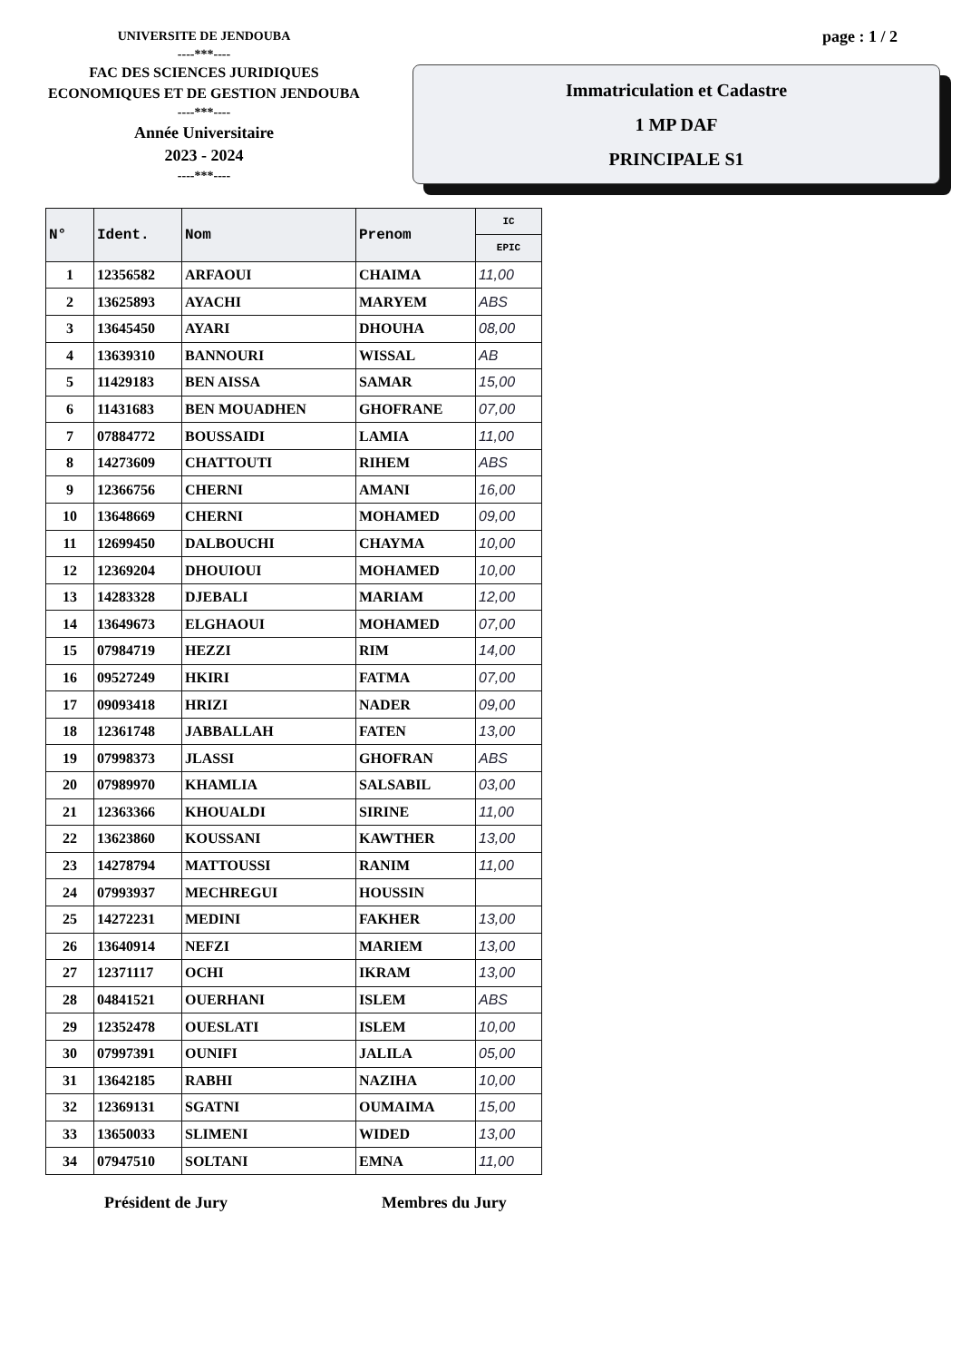UNIVERSITE DE JENDOUBA
----***----
FAC DES SCIENCES JURIDIQUES
ECONOMIQUES ET DE GESTION JENDOUBA
----***----
Année Universitaire
2023 - 2024
----***----
page : 1 / 2
Immatriculation et Cadastre
1 MP DAF
PRINCIPALE S1
| N° | Ident. | Nom | Prenom | IC |
| --- | --- | --- | --- | --- |
| | | | | EPIC |
| 1 | 12356582 | ARFAOUI | CHAIMA | 11,00 |
| 2 | 13625893 | AYACHI | MARYEM | ABS |
| 3 | 13645450 | AYARI | DHOUHA | 08,00 |
| 4 | 13639310 | BANNOURI | WISSAL | AB |
| 5 | 11429183 | BEN AISSA | SAMAR | 15,00 |
| 6 | 11431683 | BEN MOUADHEN | GHOFRANE | 07,00 |
| 7 | 07884772 | BOUSSAIDI | LAMIA | 11,00 |
| 8 | 14273609 | CHATTOUTI | RIHEM | ABS |
| 9 | 12366756 | CHERNI | AMANI | 16,00 |
| 10 | 13648669 | CHERNI | MOHAMED | 09,00 |
| 11 | 12699450 | DALBOUCHI | CHAYMA | 10,00 |
| 12 | 12369204 | DHOUIOUI | MOHAMED | 10,00 |
| 13 | 14283328 | DJEBALI | MARIAM | 12,00 |
| 14 | 13649673 | ELGHAOUI | MOHAMED | 07,00 |
| 15 | 07984719 | HEZZI | RIM | 14,00 |
| 16 | 09527249 | HKIRI | FATMA | 07,00 |
| 17 | 09093418 | HRIZI | NADER | 09,00 |
| 18 | 12361748 | JABBALLAH | FATEN | 13,00 |
| 19 | 07998373 | JLASSI | GHOFRAN | ABS |
| 20 | 07989970 | KHAMLIA | SALSABIL | 03,00 |
| 21 | 12363366 | KHOUALDI | SIRINE | 11,00 |
| 22 | 13623860 | KOUSSANI | KAWTHER | 13,00 |
| 23 | 14278794 | MATTOUSSI | RANIM | 11,00 |
| 24 | 07993937 | MECHREGUI | HOUSSIN | |
| 25 | 14272231 | MEDINI | FAKHER | 13,00 |
| 26 | 13640914 | NEFZI | MARIEM | 13,00 |
| 27 | 12371117 | OCHI | IKRAM | 13,00 |
| 28 | 04841521 | OUERHANI | ISLEM | ABS |
| 29 | 12352478 | OUESLATI | ISLEM | 10,00 |
| 30 | 07997391 | OUNIFI | JALILA | 05,00 |
| 31 | 13642185 | RABHI | NAZIHA | 10,00 |
| 32 | 12369131 | SGATNI | OUMAIMA | 15,00 |
| 33 | 13650033 | SLIMENI | WIDED | 13,00 |
| 34 | 07947510 | SOLTANI | EMNA | 11,00 |
Président de Jury Membres du Jury